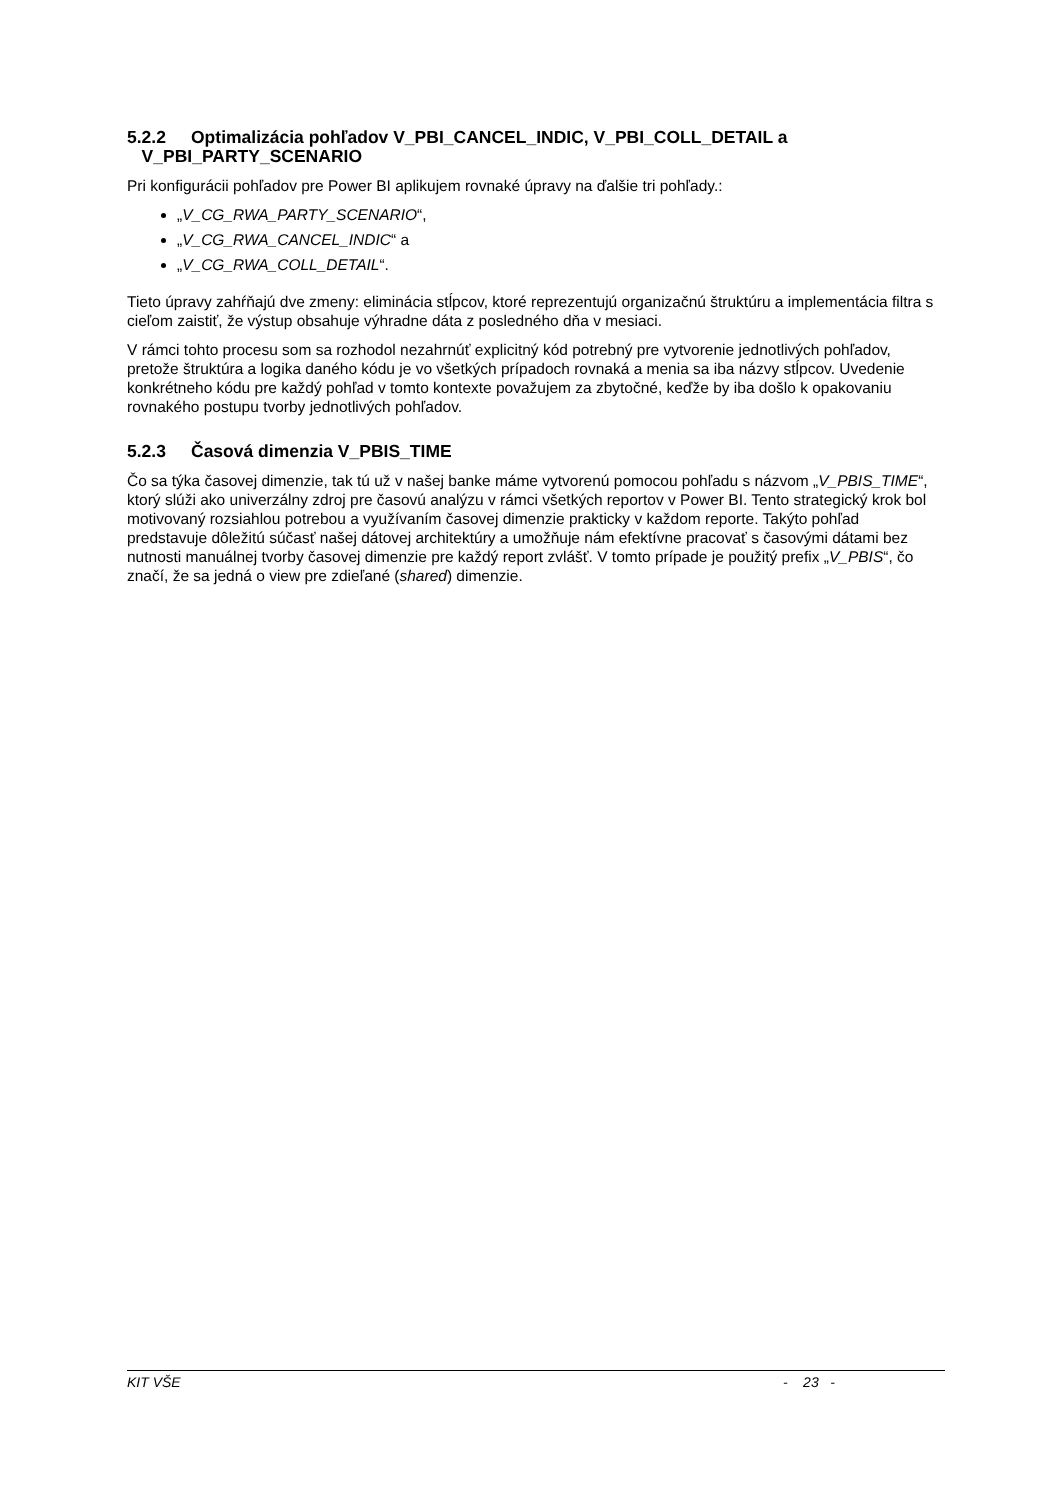5.2.2 Optimalizácia pohľadov V_PBI_CANCEL_INDIC, V_PBI_COLL_DETAIL a
V_PBI_PARTY_SCENARIO
Pri konfigurácii pohľadov pre Power BI aplikujem rovnaké úpravy na ďalšie tri pohľady.:
„V_CG_RWA_PARTY_SCENARIO“,
„V_CG_RWA_CANCEL_INDIC“ a
„V_CG_RWA_COLL_DETAIL“.
Tieto úpravy zahŕňajú dve zmeny: eliminácia stĺpcov, ktoré reprezentujú organizačnú štruktúru a implementácia filtra s cieľom zaistiť, že výstup obsahuje výhradne dáta z posledného dňa v mesiaci.
V rámci tohto procesu som sa rozhodol nezahrnúť explicitný kód potrebný pre vytvorenie jednotlivých pohľadov, pretože štruktúra a logika daného kódu je vo všetkých prípadoch rovnaká a menia sa iba názvy stĺpcov. Uvedenie konkrétneho kódu pre každý pohľad v tomto kontexte považujem za zbytočné, keďže by iba došlo k opakovaniu rovnakého postupu tvorby jednotlivých pohľadov.
5.2.3 Časová dimenzia V_PBIS_TIME
Čo sa týka časovej dimenzie, tak tú už v našej banke máme vytvorenú pomocou pohľadu s názvom „V_PBIS_TIME“, ktorý slúži ako univerzálny zdroj pre časovú analýzu v rámci všetkých reportov v Power BI. Tento strategický krok bol motivovaný rozsiahlou potrebou a využívaním časovej dimenzie prakticky v každom reporte. Takýto pohľad predstavuje dôležitú súčasť našej dátovej architektúry a umožňuje nám efektívne pracovať s časovými dátami bez nutnosti manuálnej tvorby časovej dimenzie pre každý report zvlášť. V tomto prípade je použitý prefix „V_PBIS“, čo značí, že sa jedná o view pre zdieľané (shared) dimenzie.
KIT VŠE - 23 -